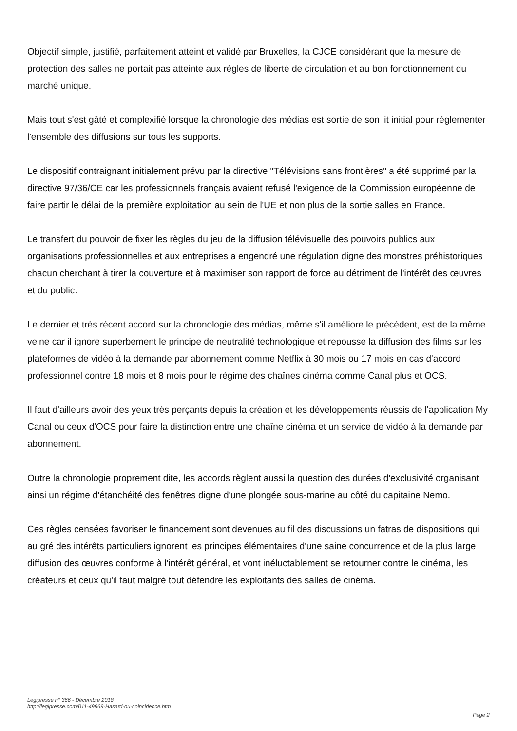Objectif simple, justifié, parfaitement atteint et validé par Bruxelles, la CJCE considérant que la mesure de protection des salles ne portait pas atteinte aux règles de liberté de circulation et au bon fonctionnement du marché unique.
Mais tout s'est gâté et complexifié lorsque la chronologie des médias est sortie de son lit initial pour réglementer l'ensemble des diffusions sur tous les supports.
Le dispositif contraignant initialement prévu par la directive "Télévisions sans frontières" a été supprimé par la directive 97/36/CE car les professionnels français avaient refusé l'exigence de la Commission européenne de faire partir le délai de la première exploitation au sein de l'UE et non plus de la sortie salles en France.
Le transfert du pouvoir de fixer les règles du jeu de la diffusion télévisuelle des pouvoirs publics aux organisations professionnelles et aux entreprises a engendré une régulation digne des monstres préhistoriques chacun cherchant à tirer la couverture et à maximiser son rapport de force au détriment de l'intérêt des œuvres et du public.
Le dernier et très récent accord sur la chronologie des médias, même s'il améliore le précédent, est de la même veine car il ignore superbement le principe de neutralité technologique et repousse la diffusion des films sur les plateformes de vidéo à la demande par abonnement comme Netflix à 30 mois ou 17 mois en cas d'accord professionnel contre 18 mois et 8 mois pour le régime des chaînes cinéma comme Canal plus et OCS.
Il faut d'ailleurs avoir des yeux très perçants depuis la création et les développements réussis de l'application My Canal ou ceux d'OCS pour faire la distinction entre une chaîne cinéma et un service de vidéo à la demande par abonnement.
Outre la chronologie proprement dite, les accords règlent aussi la question des durées d'exclusivité organisant ainsi un régime d'étanchéité des fenêtres digne d'une plongée sous-marine au côté du capitaine Nemo.
Ces règles censées favoriser le financement sont devenues au fil des discussions un fatras de dispositions qui au gré des intérêts particuliers ignorent les principes élémentaires d'une saine concurrence et de la plus large diffusion des œuvres conforme à l'intérêt général, et vont inéluctablement se retourner contre le cinéma, les créateurs et ceux qu'il faut malgré tout défendre les exploitants des salles de cinéma.
Légipresse n° 366 - Décembre 2018
http://legipresse.com/011-49969-Hasard-ou-coincidence.htm
Page 2